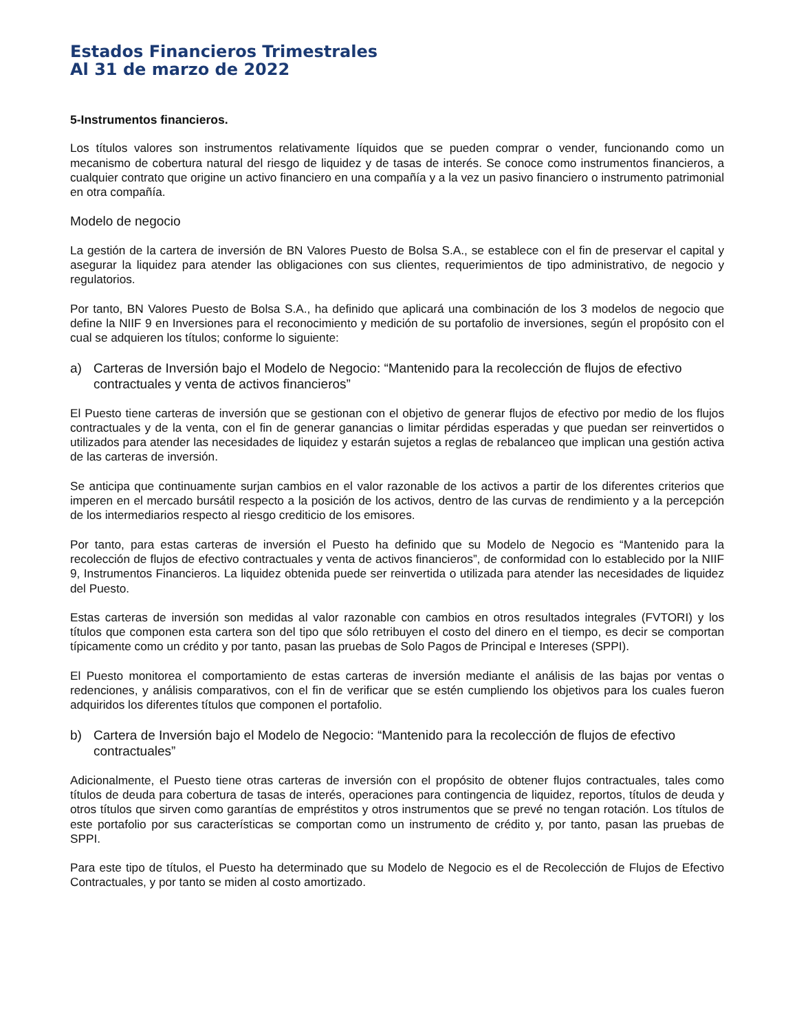Estados Financieros Trimestrales
Al 31 de marzo de 2022
5-Instrumentos financieros.
Los títulos valores son instrumentos relativamente líquidos que se pueden comprar o vender, funcionando como un mecanismo de cobertura natural del riesgo de liquidez y de tasas de interés. Se conoce como instrumentos financieros, a cualquier contrato que origine un activo financiero en una compañía y a la vez un pasivo financiero o instrumento patrimonial en otra compañía.
Modelo de negocio
La gestión de la cartera de inversión de BN Valores Puesto de Bolsa S.A., se establece con el fin de preservar el capital y asegurar la liquidez para atender las obligaciones con sus clientes, requerimientos de tipo administrativo, de negocio y regulatorios.
Por tanto, BN Valores Puesto de Bolsa S.A., ha definido que aplicará una combinación de los 3 modelos de negocio que define la NIIF 9 en Inversiones para el reconocimiento y medición de su portafolio de inversiones, según el propósito con el cual se adquieren los títulos; conforme lo siguiente:
a) Carteras de Inversión bajo el Modelo de Negocio: “Mantenido para la recolección de flujos de efectivo contractuales y venta de activos financieros”
El Puesto tiene carteras de inversión que se gestionan con el objetivo de generar flujos de efectivo por medio de los flujos contractuales y de la venta, con el fin de generar ganancias o limitar pérdidas esperadas y que puedan ser reinvertidos o utilizados para atender las necesidades de liquidez y estarán sujetos a reglas de rebalanceo que implican una gestión activa de las carteras de inversión.
Se anticipa que continuamente surjan cambios en el valor razonable de los activos a partir de los diferentes criterios que imperen en el mercado bursátil respecto a la posición de los activos, dentro de las curvas de rendimiento y a la percepción de los intermediarios respecto al riesgo crediticio de los emisores.
Por tanto, para estas carteras de inversión el Puesto ha definido que su Modelo de Negocio es “Mantenido para la recolección de flujos de efectivo contractuales y venta de activos financieros”, de conformidad con lo establecido por la NIIF 9, Instrumentos Financieros. La liquidez obtenida puede ser reinvertida o utilizada para atender las necesidades de liquidez del Puesto.
Estas carteras de inversión son medidas al valor razonable con cambios en otros resultados integrales (FVTORI) y los títulos que componen esta cartera son del tipo que sólo retribuyen el costo del dinero en el tiempo, es decir se comportan típicamente como un crédito y por tanto, pasan las pruebas de Solo Pagos de Principal e Intereses (SPPI).
El Puesto monitorea el comportamiento de estas carteras de inversión mediante el análisis de las bajas por ventas o redenciones, y análisis comparativos, con el fin de verificar que se estén cumpliendo los objetivos para los cuales fueron adquiridos los diferentes títulos que componen el portafolio.
b) Cartera de Inversión bajo el Modelo de Negocio: “Mantenido para la recolección de flujos de efectivo contractuales”
Adicionalmente, el Puesto tiene otras carteras de inversión con el propósito de obtener flujos contractuales, tales como títulos de deuda para cobertura de tasas de interés, operaciones para contingencia de liquidez, reportos, títulos de deuda y otros títulos que sirven como garantías de empréstitos y otros instrumentos que se prevé no tengan rotación. Los títulos de este portafolio por sus características se comportan como un instrumento de crédito y, por tanto, pasan las pruebas de SPPI.
Para este tipo de títulos, el Puesto ha determinado que su Modelo de Negocio es el de Recolección de Flujos de Efectivo Contractuales, y por tanto se miden al costo amortizado.